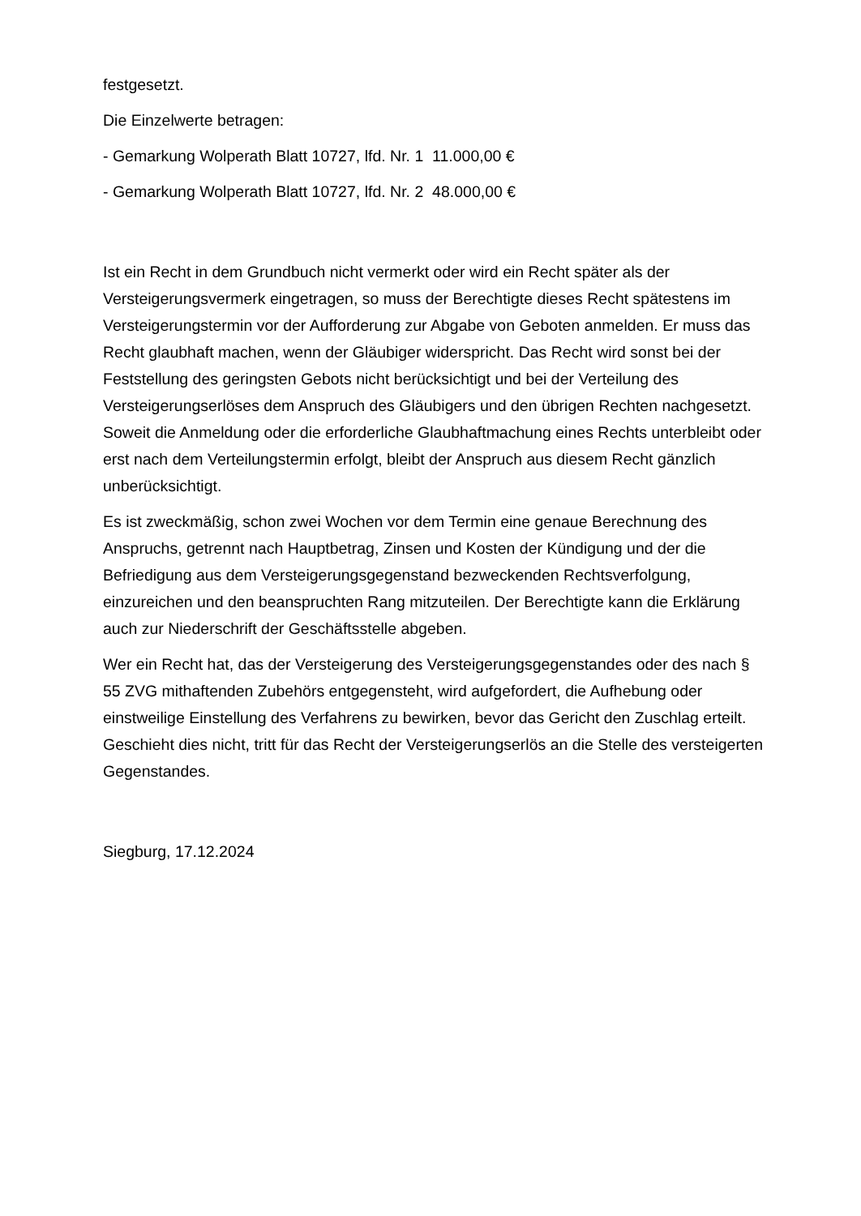festgesetzt.
Die Einzelwerte betragen:
- Gemarkung Wolperath Blatt 10727, lfd. Nr. 1 11.000,00 €
- Gemarkung Wolperath Blatt 10727, lfd. Nr. 2 48.000,00 €
Ist ein Recht in dem Grundbuch nicht vermerkt oder wird ein Recht später als der Versteigerungsvermerk eingetragen, so muss der Berechtigte dieses Recht spätestens im Versteigerungstermin vor der Aufforderung zur Abgabe von Geboten anmelden. Er muss das Recht glaubhaft machen, wenn der Gläubiger widerspricht. Das Recht wird sonst bei der Feststellung des geringsten Gebots nicht berücksichtigt und bei der Verteilung des Versteigerungserlöses dem Anspruch des Gläubigers und den übrigen Rechten nachgesetzt. Soweit die Anmeldung oder die erforderliche Glaubhaftmachung eines Rechts unterbleibt oder erst nach dem Verteilungstermin erfolgt, bleibt der Anspruch aus diesem Recht gänzlich unberücksichtigt.
Es ist zweckmäßig, schon zwei Wochen vor dem Termin eine genaue Berechnung des Anspruchs, getrennt nach Hauptbetrag, Zinsen und Kosten der Kündigung und der die Befriedigung aus dem Versteigerungsgegenstand bezweckenden Rechtsverfolgung, einzureichen und den beanspruchten Rang mitzuteilen. Der Berechtigte kann die Erklärung auch zur Niederschrift der Geschäftsstelle abgeben.
Wer ein Recht hat, das der Versteigerung des Versteigerungsgegenstandes oder des nach § 55 ZVG mithaftenden Zubehörs entgegensteht, wird aufgefordert, die Aufhebung oder einstweilige Einstellung des Verfahrens zu bewirken, bevor das Gericht den Zuschlag erteilt. Geschieht dies nicht, tritt für das Recht der Versteigerungserlös an die Stelle des versteigerten Gegenstandes.
Siegburg, 17.12.2024